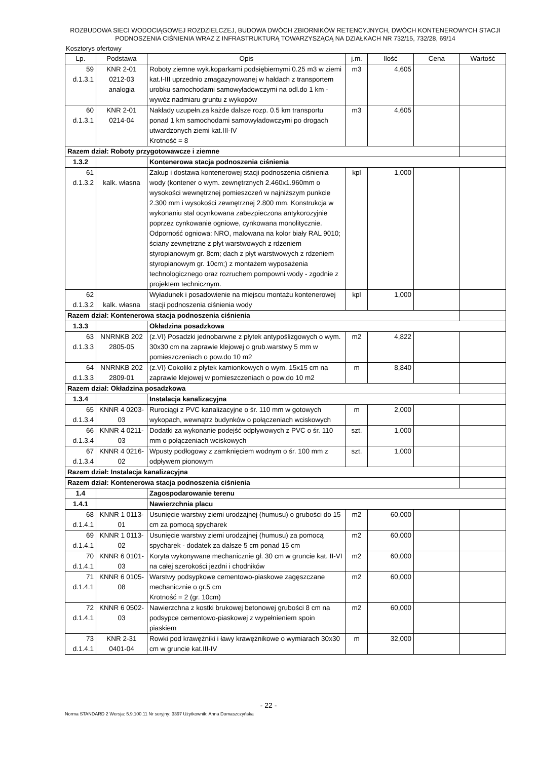ROZBUDOWA SIECI WODOCIĄGOWEJ ROZDZIELCZEJ, BUDOWA DWÓCH ZBIORNIKÓW RETENCYJNYCH, DWÓCH KONTENEROWYCH STACJI PODNOSZENIA CIŚNIENIA WRAZ Z INFRASTRUKTURĄ TOWARZYSZĄCĄ NA DZIAŁKACH NR 732/15, 732/28, 69/14
Kosztorys ofertowy
| Lp. | Podstawa | Opis | j.m. | Ilość | Cena | Wartość |
| --- | --- | --- | --- | --- | --- | --- |
| 59 d.1.3.1 | KNR 2-01 0212-03 analogia | Roboty ziemne wyk.koparkami podsiębiernymi 0.25 m3 w ziemi kat.I-III uprzednio zmagazynowanej w hałdach z transportem urobku samochodami samowyładowczymi na odl.do 1 km - wywóz nadmiaru gruntu z wykopów | m3 | 4,605 | | |
| 60 d.1.3.1 | KNR 2-01 0214-04 | Nakłady uzupełn.za każde dalsze rozp. 0.5 km transportu ponad 1 km samochodami samowyładowczymi po drogach utwardzonych ziemi kat.III-IV Krotność = 8 | m3 | 4,605 | | |
| Razem dział: Roboty przygotowawcze i ziemne | | | | | | |
| 1.3.2 | | Kontenerowa stacja podnoszenia ciśnienia | | | | |
| 61 d.1.3.2 | kalk. własna | Zakup i dostawa kontenerowej stacji podnoszenia ciśnienia wody (kontener o wym. zewnętrznych 2.460x1.960mm o wysokości wewnętrznej pomieszczeń w najniższym punkcie 2.300 mm i wysokości zewnętrznej 2.800 mm. Konstrukcja w wykonaniu stal ocynkowana zabezpieczona antykorozyjnie poprzez cynkowanie ogniowe, cynkowana monolitycznie. Odporność ogniowa: NRO, malowana na kolor biały RAL 9010; ściany zewnętrzne z płyt warstwowych z rdzeniem styropianowym gr. 8cm; dach z płyt warstwowych z rdzeniem styropianowym gr. 10cm;) z montażem wyposażenia technologicznego oraz rozruchem pompowni wody - zgodnie z projektem technicznym. | kpl | 1,000 | | |
| 62 d.1.3.2 | kalk. własna | Wyładunek i posadowienie na miejscu montażu kontenerowej stacji podnoszenia ciśnienia wody | kpl | 1,000 | | |
| Razem dział: Kontenerowa stacja podnoszenia ciśnienia | | | | | | |
| 1.3.3 | | Okładzina posadzkowa | | | | |
| 63 d.1.3.3 | NNRNKB 202 2805-05 | (z.VI) Posadzki jednobarwne z płytek antypoślizgowych o wym. 30x30 cm na zaprawie klejowej o grub.warstwy 5 mm w pomieszczeniach o pow.do 10 m2 | m2 | 4,822 | | |
| 64 d.1.3.3 | NNRNKB 202 2809-01 | (z.VI) Cokoliki z płytek kamionkowych o wym. 15x15 cm na zaprawie klejowej w pomieszczeniach o pow.do 10 m2 | m | 8,840 | | |
| Razem dział: Okładzina posadzkowa | | | | | | |
| 1.3.4 | | Instalacja kanalizacyjna | | | | |
| 65 d.1.3.4 | KNNR 4 0203- 03 | Rurociągi z PVC kanalizacyjne o śr. 110 mm w gotowych wykopach, wewnątrz budynków o połączeniach wciskowych | m | 2,000 | | |
| 66 d.1.3.4 | KNNR 4 0211- 03 | Dodatki za wykonanie podejść odpływowych z PVC o śr. 110 mm o połączeniach wciskowych | szt. | 1,000 | | |
| 67 d.1.3.4 | KNNR 4 0216- 02 | Wpusty podłogowy z zamknięciem wodnym o śr. 100 mm z odpływem pionowym | szt. | 1,000 | | |
| Razem dział: Instalacja kanalizacyjna | | | | | | |
| Razem dział: Kontenerowa stacja podnoszenia ciśnienia | | | | | | |
| 1.4 | | Zagospodarowanie terenu | | | | |
| 1.4.1 | | Nawierzchnia placu | | | | |
| 68 d.1.4.1 | KNNR 1 0113- 01 | Usunięcie warstwy ziemi urodzajnej (humusu) o grubości do 15 cm za pomocą spycharek | m2 | 60,000 | | |
| 69 d.1.4.1 | KNNR 1 0113- 02 | Usunięcie warstwy ziemi urodzajnej (humusu) za pomocą spycharek - dodatek za dalsze 5 cm ponad 15 cm | m2 | 60,000 | | |
| 70 d.1.4.1 | KNNR 6 0101- 03 | Koryta wykonywane mechanicznie gł. 30 cm w gruncie kat. II-VI na całej szerokości jezdni i chodników | m2 | 60,000 | | |
| 71 d.1.4.1 | KNNR 6 0105- 08 | Warstwy podsypkowe cementowo-piaskowe zagęszczane mechanicznie o gr.5 cm Krotność = 2 (gr. 10cm) | m2 | 60,000 | | |
| 72 d.1.4.1 | KNNR 6 0502- 03 | Nawierzchna z kostki brukowej betonowej grubości 8 cm na podsypce cementowo-piaskowej z wypełnieniem spoin piaskiem | m2 | 60,000 | | |
| 73 d.1.4.1 | KNR 2-31 0401-04 | Rowki pod krawężniki i ławy krawężnikowe o wymiarach 30x30 cm w gruncie kat.III-IV | m | 32,000 | | |
- 22 -
Norma STANDARD 2 Wersja: 5.9.100.11 Nr seryjny: 3397 Użytkownik: Anna Domaszczyńska